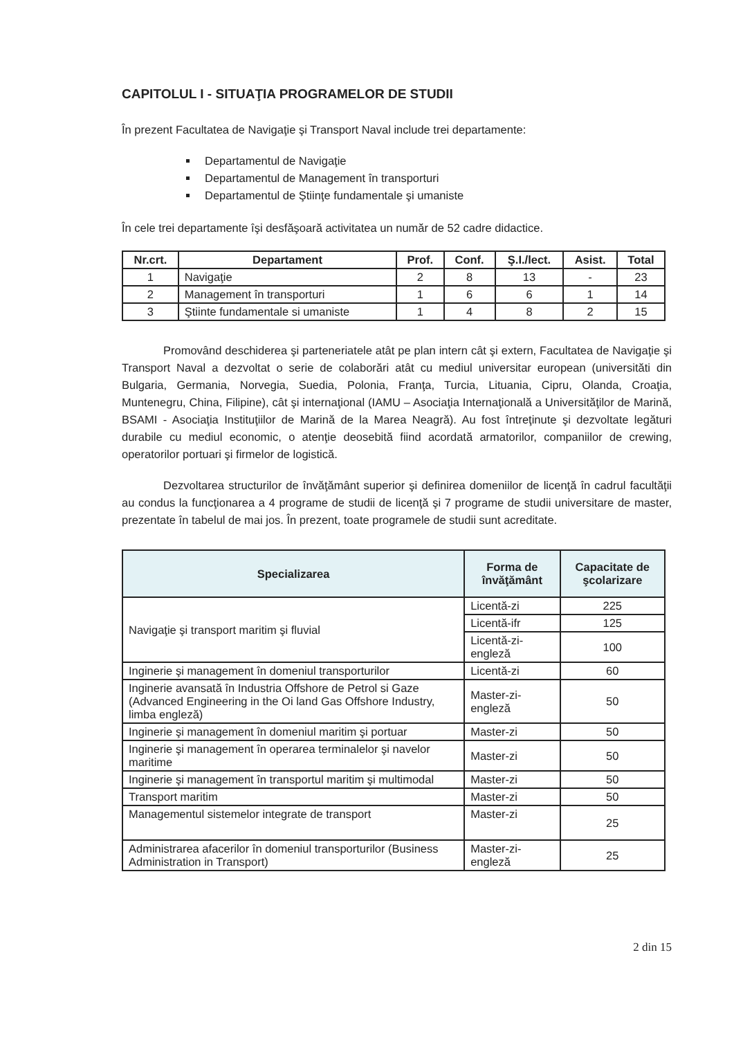CAPITOLUL I - SITUAŢIA PROGRAMELOR DE STUDII
În prezent Facultatea de Navigaţie şi Transport Naval include trei departamente:
Departamentul de Navigaţie
Departamentul de Management în transporturi
Departamentul de Ştiinţe fundamentale şi umaniste
În cele trei departamente îşi desfăşoară activitatea un număr de 52 cadre didactice.
| Nr.crt. | Departament | Prof. | Conf. | Ş.I./lect. | Asist. | Total |
| --- | --- | --- | --- | --- | --- | --- |
| 1 | Navigaţie | 2 | 8 | 13 | - | 23 |
| 2 | Management în transporturi | 1 | 6 | 6 | 1 | 14 |
| 3 | Ştiinte fundamentale si umaniste | 1 | 4 | 8 | 2 | 15 |
Promovând deschiderea şi parteneriatele atât pe plan intern cât şi extern, Facultatea de Navigaţie şi Transport Naval a dezvoltat o serie de colaborări atât cu mediul universitar european (universităti din Bulgaria, Germania, Norvegia, Suedia, Polonia, Franţa, Turcia, Lituania, Cipru, Olanda, Croaţia, Muntenegru, China, Filipine), cât şi internaţional (IAMU – Asociaţia Internaţională a Universităţilor de Marină, BSAMI - Asociaţia Instituţiilor de Marină de la Marea Neagră). Au fost întreţinute şi dezvoltate legături durabile cu mediul economic, o atenţie deosebită fiind acordată armatorilor, companiilor de crewing, operatorilor portuari şi firmelor de logistică.
Dezvoltarea structurilor de învăţământ superior şi definirea domeniilor de licenţă în cadrul facultăţii au condus la funcţionarea a 4 programe de studii de licenţă şi 7 programe de studii universitare de master, prezentate în tabelul de mai jos. În prezent, toate programele de studii sunt acreditate.
| Specializarea | Forma de învăţământ | Capacitate de şcolarizare |
| --- | --- | --- |
| Navigaţie şi transport maritim şi fluvial | Licentă-zi | 225 |
| | Licentă-ifr | 125 |
| | Licentă-zi-engleză | 100 |
| Inginerie şi management în domeniul transporturilor | Licentă-zi | 60 |
| Inginerie avansată în Industria Offshore de Petrol si Gaze (Advanced Engineering in the Oi land Gas Offshore Industry, limba engleză) | Master-zi-engleză | 50 |
| Inginerie şi management în domeniul maritim şi portuar | Master-zi | 50 |
| Inginerie şi management în operarea terminalelor şi navelor maritime | Master-zi | 50 |
| Inginerie şi management în transportul maritim şi multimodal | Master-zi | 50 |
| Transport maritim | Master-zi | 50 |
| Managementul sistemelor integrate de transport | Master-zi | 25 |
| Administrarea afacerilor în domeniul transporturilor (Business Administration in Transport) | Master-zi-engleză | 25 |
2 din 15